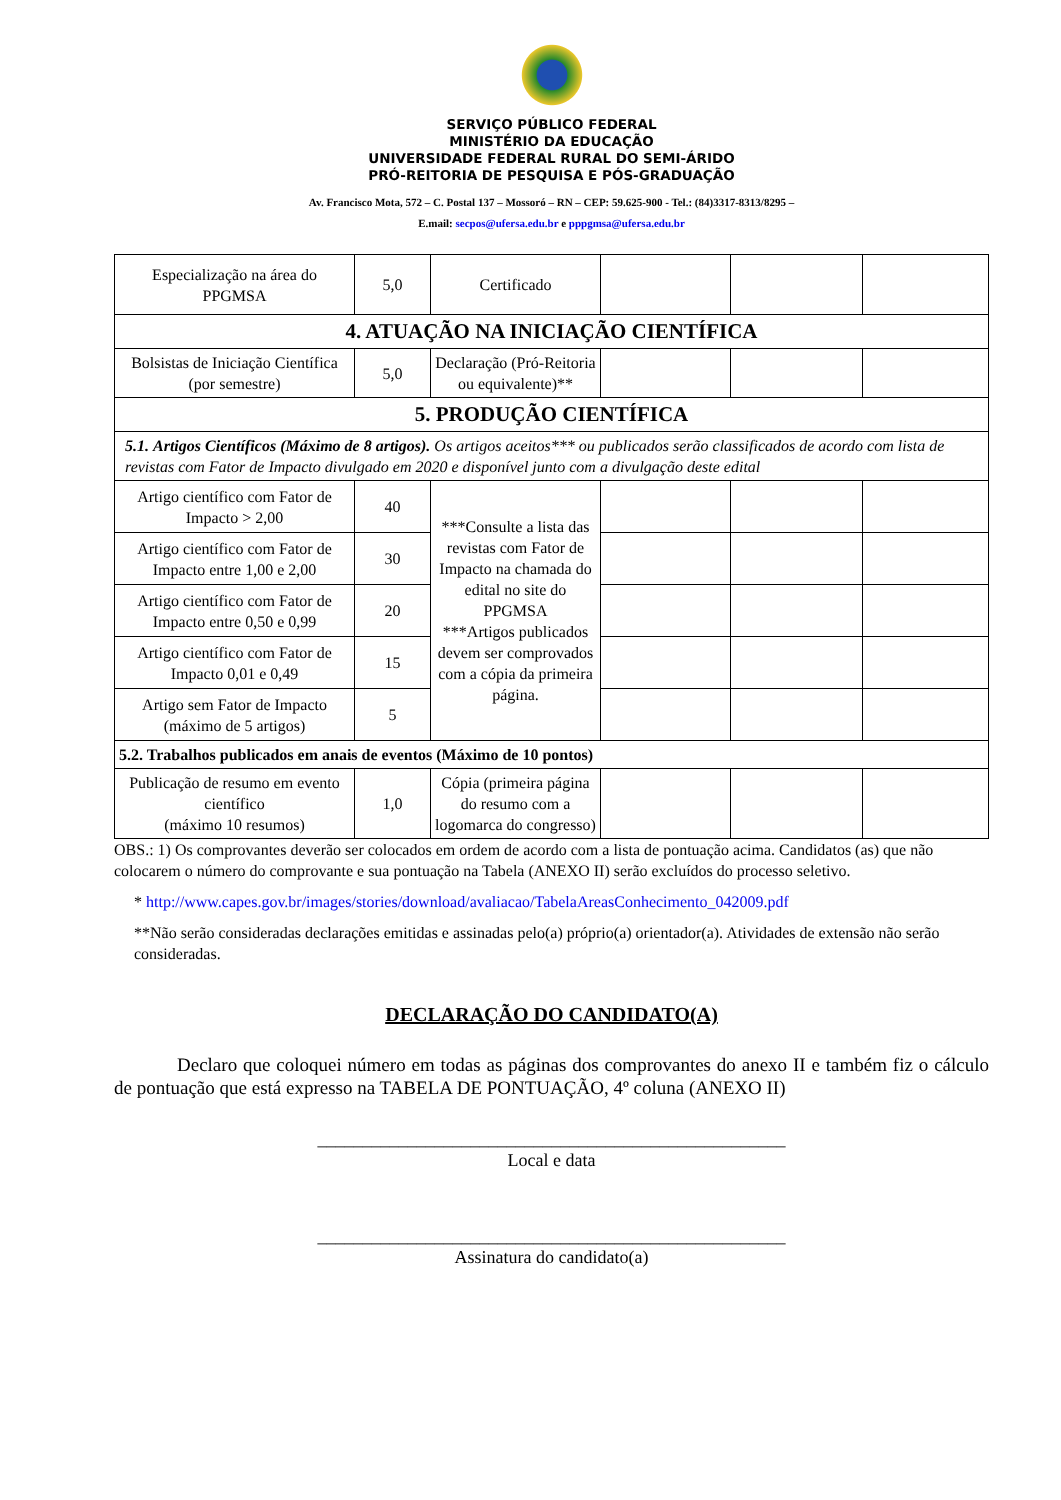SERVIÇO PÚBLICO FEDERAL
MINISTÉRIO DA EDUCAÇÃO
UNIVERSIDADE FEDERAL RURAL DO SEMI-ÁRIDO
PRÓ-REITORIA DE PESQUISA E PÓS-GRADUAÇÃO
Av. Francisco Mota, 572 – C. Postal 137 – Mossoró – RN – CEP: 59.625-900 - Tel.: (84)3317-8313/8295 –
E.mail: secpos@ufersa.edu.br e pppgmsa@ufersa.edu.br
| Especialização na área do PPGMSA | 5,0 | Certificado | | | |
| 4. ATUAÇÃO NA INICIAÇÃO CIENTÍFICA | | | | | |
| Bolsistas de Iniciação Científica (por semestre) | 5,0 | Declaração (Pró-Reitoria ou equivalente)** | | | |
| 5. PRODUÇÃO CIENTÍFICA | | | | | |
| 5.1. Artigos Científicos (Máximo de 8 artigos). Os artigos aceitos*** ou publicados serão classificados de acordo com lista de revistas com Fator de Impacto divulgado em 2020 e disponível junto com a divulgação deste edital | | | | | |
| Artigo científico com Fator de Impacto > 2,00 | 40 | ***Consulte a lista das revistas com Fator de Impacto na chamada do edital no site do PPGMSA ***Artigos publicados devem ser comprovados com a cópia da primeira página. | | | |
| Artigo científico com Fator de Impacto entre 1,00 e 2,00 | 30 | | | | |
| Artigo científico com Fator de Impacto entre 0,50 e 0,99 | 20 | | | | |
| Artigo científico com Fator de Impacto 0,01 e 0,49 | 15 | | | | |
| Artigo sem Fator de Impacto (máximo de 5 artigos) | 5 | | | | |
| 5.2. Trabalhos publicados em anais de eventos (Máximo de 10 pontos) | | | | | |
| Publicação de resumo em evento científico (máximo 10 resumos) | 1,0 | Cópia (primeira página do resumo com a logomarca do congresso) | | | |
OBS.: 1) Os comprovantes deverão ser colocados em ordem de acordo com a lista de pontuação acima. Candidatos (as) que não colocarem o número do comprovante e sua pontuação na Tabela (ANEXO II) serão excluídos do processo seletivo.
* http://www.capes.gov.br/images/stories/download/avaliacao/TabelaAreasConhecimento_042009.pdf
**Não serão consideradas declarações emitidas e assinadas pelo(a) próprio(a) orientador(a). Atividades de extensão não serão consideradas.
DECLARAÇÃO DO CANDIDATO(A)
Declaro que coloquei número em todas as páginas dos comprovantes do anexo II e também fiz o cálculo de pontuação que está expresso na TABELA DE PONTUAÇÃO, 4º coluna (ANEXO II)
____________________________________________________
Local e data
____________________________________________________
Assinatura do candidato(a)